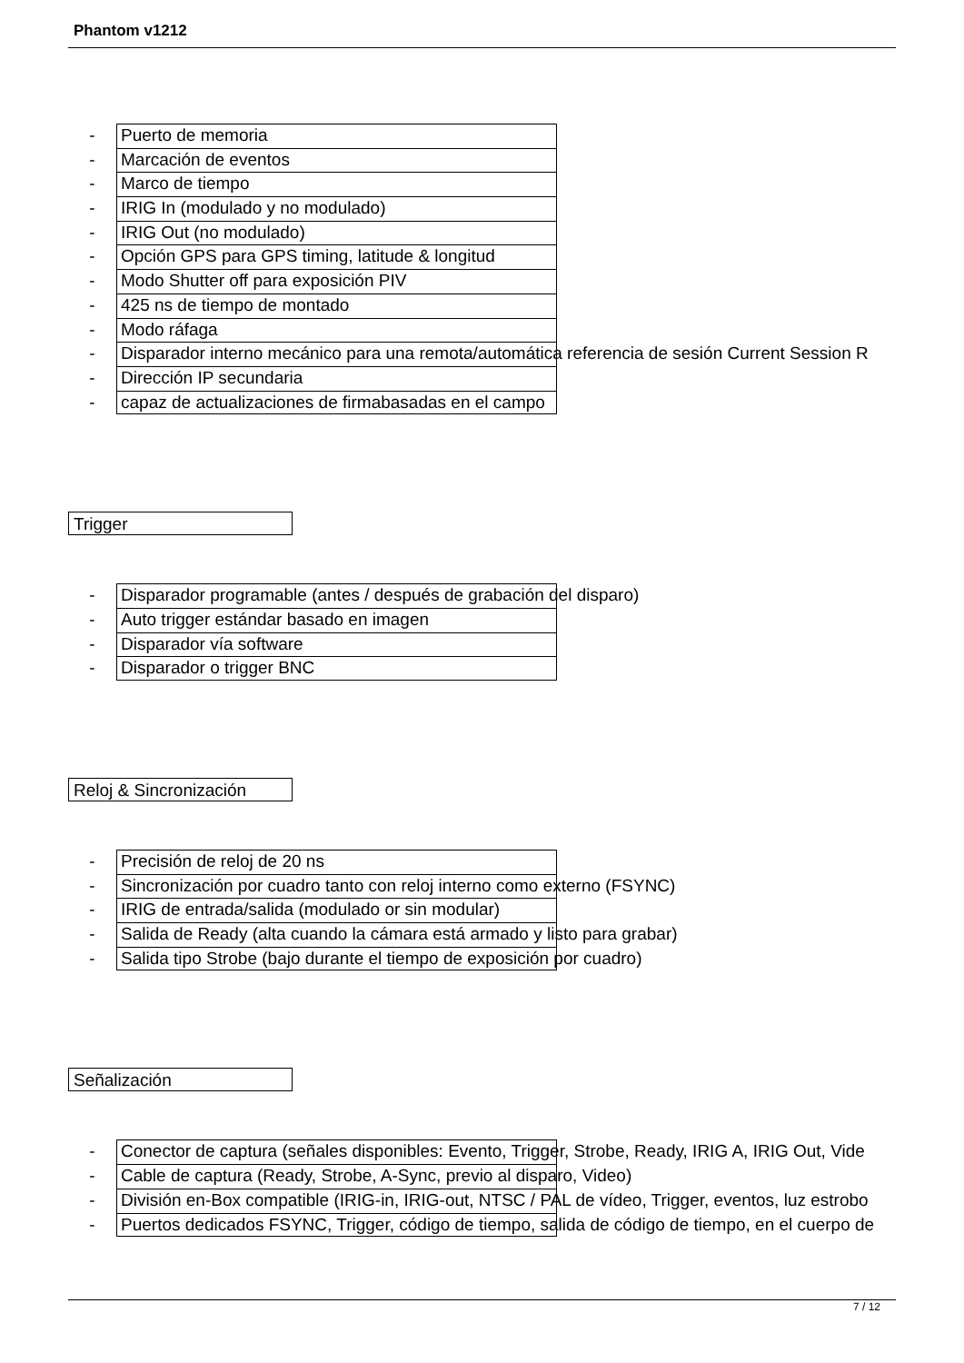Phantom v1212
- Puerto de memoria
- Marcación de eventos
- Marco de tiempo
- IRIG In (modulado y no modulado)
- IRIG Out (no modulado)
- Opción GPS para GPS timing, latitude & longitud
- Modo Shutter off para exposición PIV
- 425 ns de tiempo de montado
- Modo ráfaga
- Disparador interno mecánico para una remota/automática referencia de sesión Current Session R
- Dirección IP secundaria
- capaz de actualizaciones de firmabasadas en el campo
Trigger
- Disparador programable (antes / después de grabación del disparo)
- Auto trigger estándar basado en imagen
- Disparador vía software
- Disparador o trigger BNC
Reloj & Sincronización
- Precisión de reloj de 20 ns
- Sincronización por cuadro tanto con reloj interno como externo (FSYNC)
- IRIG de entrada/salida (modulado or sin modular)
- Salida de Ready (alta cuando la cámara está armado y listo para grabar)
- Salida tipo Strobe (bajo durante el tiempo de exposición por cuadro)
Señalización
- Conector de captura (señales disponibles: Evento, Trigger, Strobe, Ready, IRIG A, IRIG Out, Vide
- Cable de captura (Ready, Strobe, A-Sync, previo al disparo, Video)
- División en-Box compatible (IRIG-in, IRIG-out, NTSC / PAL de vídeo, Trigger, eventos, luz estrobo
- Puertos dedicados FSYNC, Trigger, código de tiempo, salida de código de tiempo, en el cuerpo de
7 / 12